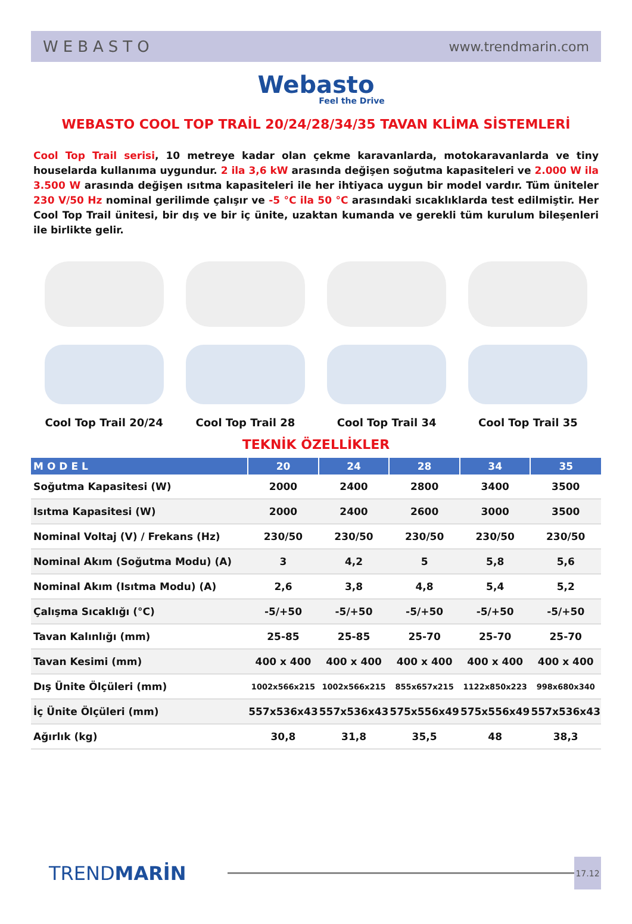WEBASTO www.trendmarin.com
Webasto
Feel the Drive
WEBASTO COOL TOP TRAİL 20/24/28/34/35 TAVAN KLİMA SİSTEMLERİ
Cool Top Trail serisi, 10 metreye kadar olan çekme karavanlarda, motokaravanlarda ve tiny houselarda kullanıma uygundur. 2 ila 3,6 kW arasında değişen soğutma kapasiteleri ve 2.000 W ila 3.500 W arasında değişen ısıtma kapasiteleri ile her ihtiyaca uygun bir model vardır. Tüm üniteler 230 V/50 Hz nominal gerilimde çalışır ve -5 °C ila 50 °C arasındaki sıcaklıklarda test edilmiştir. Her Cool Top Trail ünitesi, bir dış ve bir iç ünite, uzaktan kumanda ve gerekli tüm kurulum bileşenleri ile birlikte gelir.
Cool Top Trail 20/24 Cool Top Trail 28 Cool Top Trail 34 Cool Top Trail 35
TEKNİK ÖZELLİKLER
| MODEL | 20 | 24 | 28 | 34 | 35 |
| --- | --- | --- | --- | --- | --- |
| Soğutma Kapasitesi (W) | 2000 | 2400 | 2800 | 3400 | 3500 |
| Isıtma Kapasitesi (W) | 2000 | 2400 | 2600 | 3000 | 3500 |
| Nominal Voltaj (V) / Frekans (Hz) | 230/50 | 230/50 | 230/50 | 230/50 | 230/50 |
| Nominal Akım (Soğutma Modu) (A) | 3 | 4,2 | 5 | 5,8 | 5,6 |
| Nominal Akım (Isıtma Modu) (A) | 2,6 | 3,8 | 4,8 | 5,4 | 5,2 |
| Çalışma Sıcaklığı (°C) | -5/+50 | -5/+50 | -5/+50 | -5/+50 | -5/+50 |
| Tavan Kalınlığı (mm) | 25-85 | 25-85 | 25-70 | 25-70 | 25-70 |
| Tavan Kesimi (mm) | 400 x 400 | 400 x 400 | 400 x 400 | 400 x 400 | 400 x 400 |
| Dış Ünite Ölçüleri (mm) | 1002x566x215 | 1002x566x215 | 855x657x215 | 1122x850x223 | 998x680x340 |
| İç Ünite Ölçüleri (mm) | 557x536x43 | 557x536x43 | 575x556x49 | 575x556x49 | 557x536x43 |
| Ağırlık (kg) | 30,8 | 31,8 | 35,5 | 48 | 38,3 |
TRENDMARİN
17.12